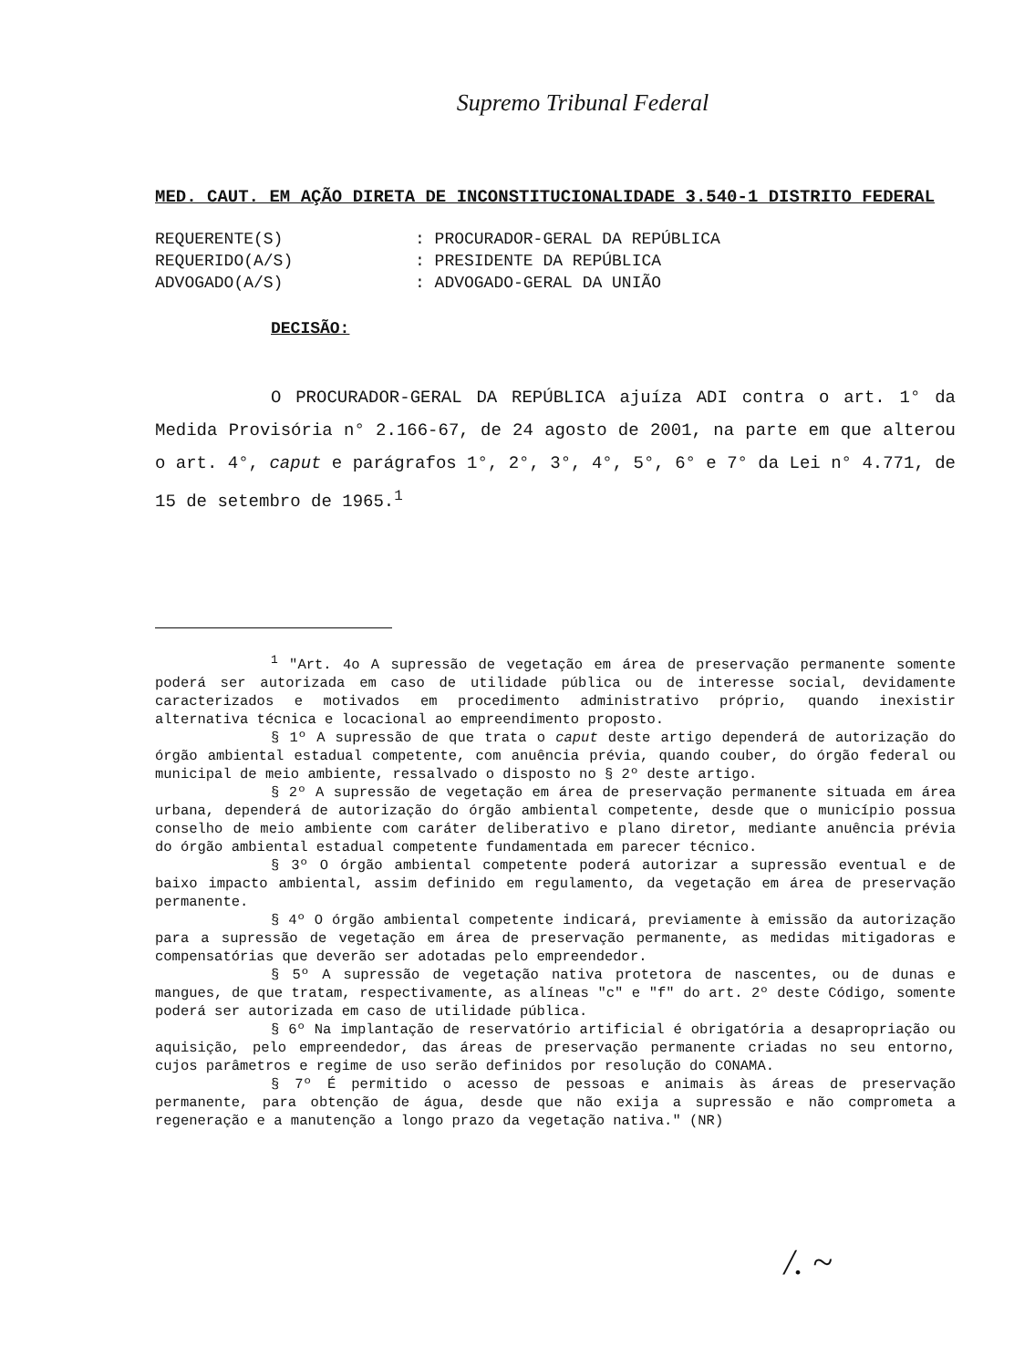Supremo Tribunal Federal
MED. CAUT. EM AÇÃO DIRETA DE INCONSTITUCIONALIDADE 3.540-1 DISTRITO FEDERAL
REQUERENTE(S): PROCURADOR-GERAL DA REPÚBLICA
REQUERIDO(A/S): PRESIDENTE DA REPÚBLICA
ADVOGADO(A/S): ADVOGADO-GERAL DA UNIÃO
DECISÃO:
O PROCURADOR-GERAL DA REPÚBLICA ajuíza ADI contra o art. 1° da Medida Provisória n° 2.166-67, de 24 agosto de 2001, na parte em que alterou o art. 4°, caput e parágrafos 1°, 2°, 3°, 4°, 5°, 6° e 7° da Lei n° 4.771, de 15 de setembro de 1965.<sup>1</sup>
<sup>1</sup> "Art. 4o A supressão de vegetação em área de preservação permanente somente poderá ser autorizada em caso de utilidade pública ou de interesse social, devidamente caracterizados e motivados em procedimento administrativo próprio, quando inexistir alternativa técnica e locacional ao empreendimento proposto.
§ 1º A supressão de que trata o caput deste artigo dependerá de autorização do órgão ambiental estadual competente, com anuência prévia, quando couber, do órgão federal ou municipal de meio ambiente, ressalvado o disposto no § 2º deste artigo.
§ 2º A supressão de vegetação em área de preservação permanente situada em área urbana, dependerá de autorização do órgão ambiental competente, desde que o município possua conselho de meio ambiente com caráter deliberativo e plano diretor, mediante anuência prévia do órgão ambiental estadual competente fundamentada em parecer técnico.
§ 3º O órgão ambiental competente poderá autorizar a supressão eventual e de baixo impacto ambiental, assim definido em regulamento, da vegetação em área de preservação permanente.
§ 4º O órgão ambiental competente indicará, previamente à emissão da autorização para a supressão de vegetação em área de preservação permanente, as medidas mitigadoras e compensatórias que deverão ser adotadas pelo empreendedor.
§ 5º A supressão de vegetação nativa protetora de nascentes, ou de dunas e mangues, de que tratam, respectivamente, as alíneas "c" e "f" do art. 2º deste Código, somente poderá ser autorizada em caso de utilidade pública.
§ 6º Na implantação de reservatório artificial é obrigatória a desapropriação ou aquisição, pelo empreendedor, das áreas de preservação permanente criadas no seu entorno, cujos parâmetros e regime de uso serão definidos por resolução do CONAMA.
§ 7º É permitido o acesso de pessoas e animais às áreas de preservação permanente, para obtenção de água, desde que não exija a supressão e não comprometa a regeneração e a manutenção a longo prazo da vegetação nativa." (NR)
/. ~